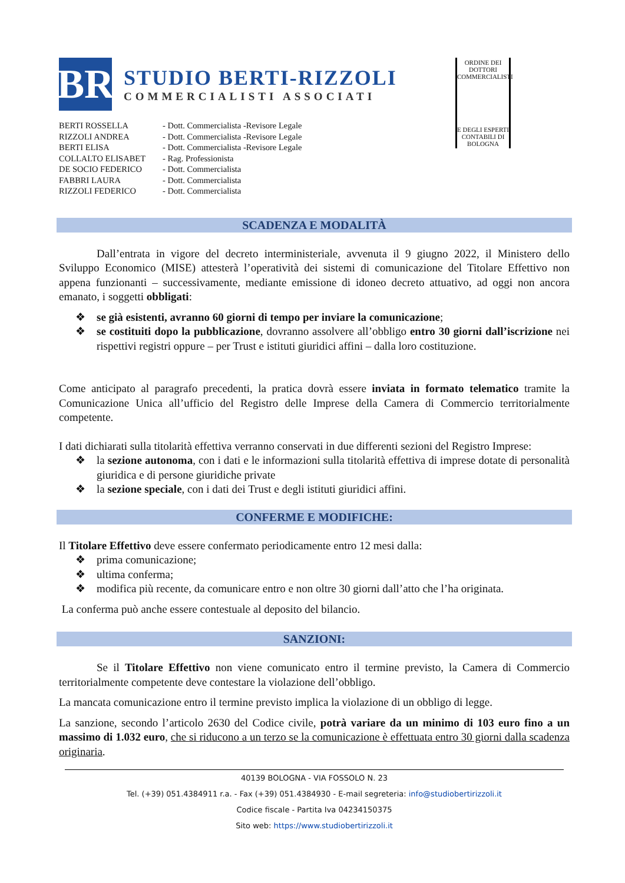BR
STUDIO BERTI-RIZZOLI
COMMERCIALISTI ASSOCIATI
| BERTI ROSSELLA | - Dott. Commercialista -Revisore Legale |
| RIZZOLI ANDREA | - Dott. Commercialista -Revisore Legale |
| BERTI ELISA | - Dott. Commercialista -Revisore Legale |
| COLLALTO ELISABET | - Rag. Professionista |
| DE SOCIO FEDERICO | - Dott. Commercialista |
| FABBRI LAURA | - Dott. Commercialista |
| RIZZOLI FEDERICO | - Dott. Commercialista |
ORDINE DEI DOTTORI COMMERCIALISTI
E DEGLI ESPERTI CONTABILI DI BOLOGNA
SCADENZA E MODALITÀ
Dall’entrata in vigore del decreto interministeriale, avvenuta il 9 giugno 2022, il Ministero dello Sviluppo Economico (MISE) attesterà l’operatività dei sistemi di comunicazione del Titolare Effettivo non appena funzionanti – successivamente, mediante emissione di idoneo decreto attuativo, ad oggi non ancora emanato, i soggetti obbligati:
❖ se già esistenti, avranno 60 giorni di tempo per inviare la comunicazione;
❖ se costituiti dopo la pubblicazione, dovranno assolvere all’obbligo entro 30 giorni dall’iscrizione nei rispettivi registri oppure – per Trust e istituti giuridici affini – dalla loro costituzione.
Come anticipato al paragrafo precedenti, la pratica dovrà essere inviata in formato telematico tramite la Comunicazione Unica all’ufficio del Registro delle Imprese della Camera di Commercio territorialmente competente.
I dati dichiarati sulla titolarità effettiva verranno conservati in due differenti sezioni del Registro Imprese:
❖ la sezione autonoma, con i dati e le informazioni sulla titolarità effettiva di imprese dotate di personalità giuridica e di persone giuridiche private
❖ la sezione speciale, con i dati dei Trust e degli istituti giuridici affini.
CONFERME E MODIFICHE:
Il Titolare Effettivo deve essere confermato periodicamente entro 12 mesi dalla:
❖ prima comunicazione;
❖ ultima conferma;
❖ modifica più recente, da comunicare entro e non oltre 30 giorni dall’atto che l’ha originata.
La conferma può anche essere contestuale al deposito del bilancio.
SANZIONI:
Se il Titolare Effettivo non viene comunicato entro il termine previsto, la Camera di Commercio territorialmente competente deve contestare la violazione dell’obbligo.
La mancata comunicazione entro il termine previsto implica la violazione di un obbligo di legge.
La sanzione, secondo l’articolo 2630 del Codice civile, potrà variare da un minimo di 103 euro fino a un massimo di 1.032 euro, che si riducono a un terzo se la comunicazione è effettuata entro 30 giorni dalla scadenza originaria.
40139 BOLOGNA - VIA FOSSOLO N. 23
Tel. (+39) 051.4384911 r.a. - Fax (+39) 051.4384930 - E-mail segreteria: info@studiobertirizzoli.it
Codice fiscale - Partita Iva 04234150375
Sito web: https://www.studiobertirizzoli.it